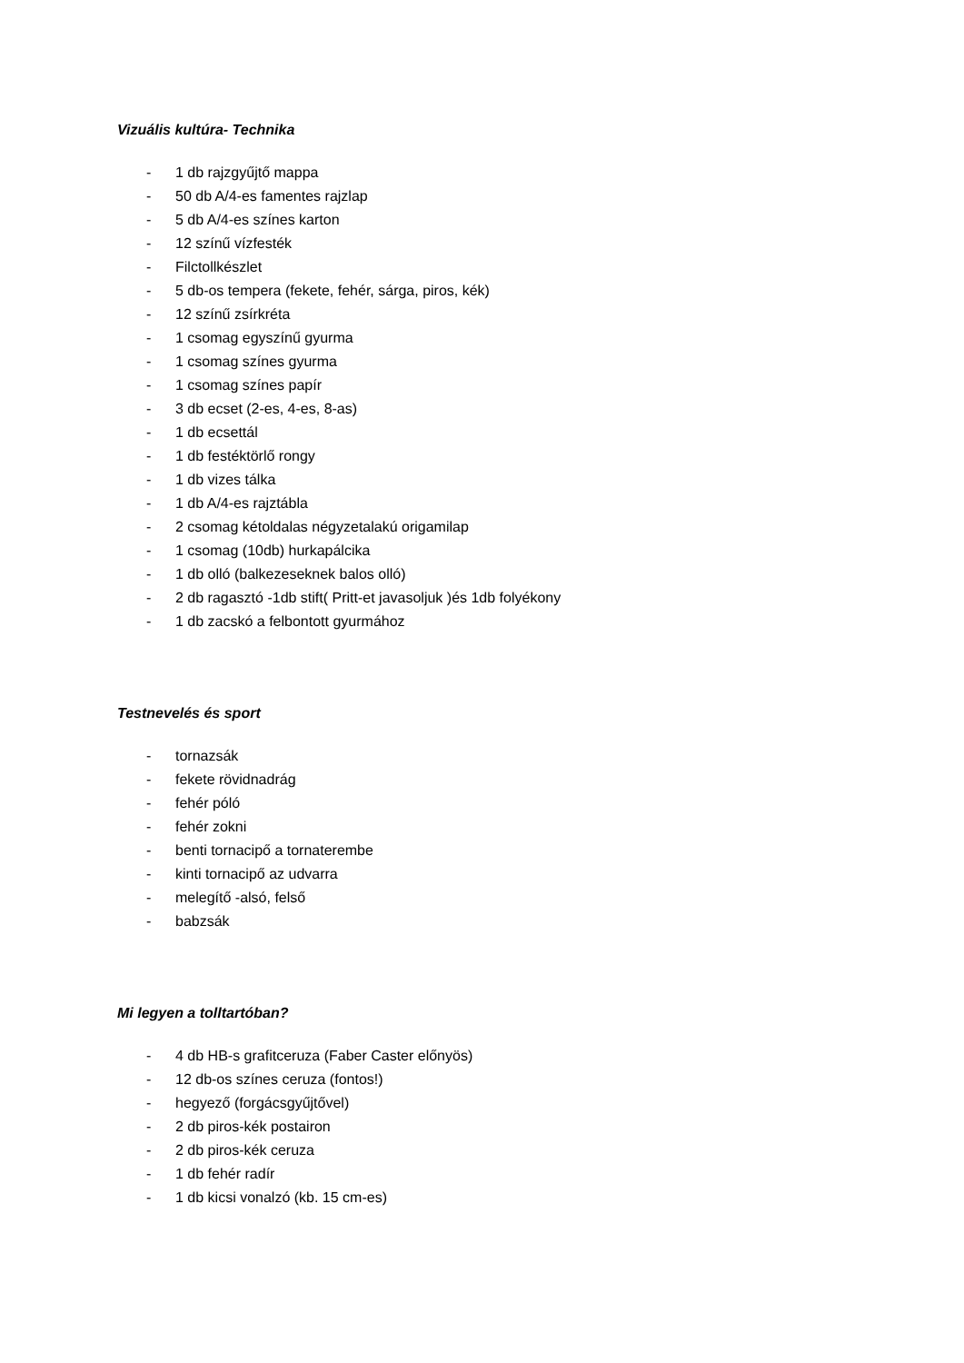Vizuális kultúra- Technika
- 1 db rajzgyűjtő mappa
- 50 db A/4-es famentes rajzlap
- 5 db A/4-es színes karton
- 12 színű vízfesték
- Filctollkészlet
- 5 db-os tempera (fekete, fehér, sárga, piros, kék)
- 12 színű zsírkréta
- 1 csomag egyszínű gyurma
- 1 csomag színes gyurma
- 1 csomag színes papír
- 3 db ecset (2-es, 4-es, 8-as)
- 1 db ecsettál
- 1 db festéktörlő rongy
- 1 db vizes tálka
- 1 db A/4-es rajztábla
- 2 csomag kétoldalas négyzetalakú origamilap
- 1 csomag (10db) hurkapálcika
- 1 db olló (balkezeseknek balos olló)
- 2 db ragasztó -1db stift( Pritt-et javasoljuk )és 1db folyékony
- 1 db zacskó a felbontott gyurmához
Testnevelés és sport
- tornazsák
- fekete rövidnadrág
- fehér póló
- fehér zokni
- benti tornacipő a tornaterembe
- kinti tornacipő az udvarra
- melegítő -alsó, felső
- babzsák
Mi legyen a tolltartóban?
- 4 db HB-s grafitceruza (Faber Caster előnyös)
- 12 db-os színes ceruza (fontos!)
- hegyező (forgácsgyűjtővel)
- 2 db piros-kék postairon
- 2 db piros-kék ceruza
- 1 db fehér radír
- 1 db kicsi vonalzó (kb. 15 cm-es)